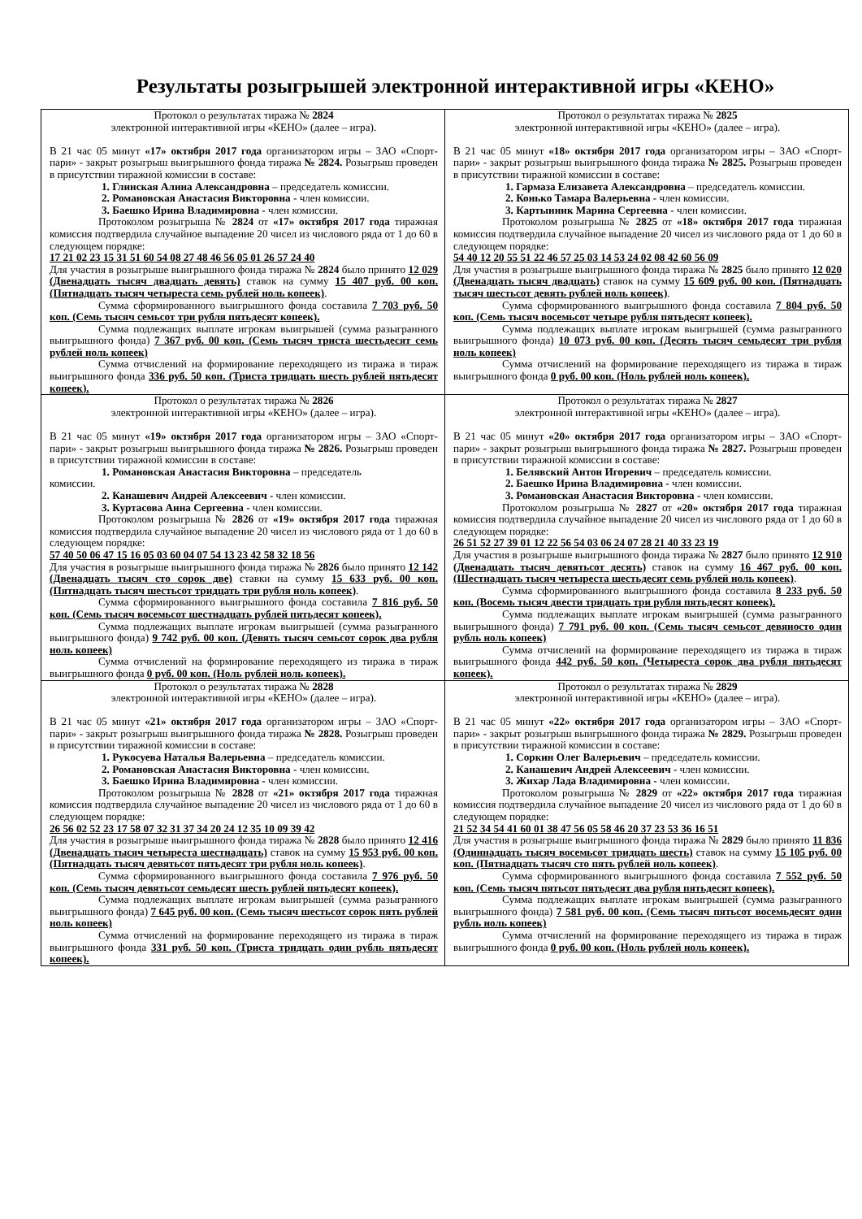Результаты розыгрышей электронной интерактивной игры «КЕНО»
| Протокол о результатах тиража № 2824 электронной интерактивной игры «КЕНО» (далее – игра). В 21 час 05 минут «17» октября 2017 года организатором игры – ЗАО «Спорт-пари» - закрыт розыгрыш выигрышного фонда тиража № 2824. Розыгрыш проведен в присутствии тиражной комиссии в составе: 1. Глинская Алина Александровна – председатель комиссии. 2. Романовская Анастасия Викторовна - член комиссии. 3. Баешко Ирина Владимировна - член комиссии. Протоколом розыгрыша № 2824 от «17» октября 2017 года тиражная комиссия подтвердила случайное выпадение 20 чисел из числового ряда от 1 до 60 в следующем порядке: 17 21 02 23 15 31 51 60 54 08 27 48 46 56 05 01 26 57 24 40 Для участия в розыгрыше выигрышного фонда тиража № 2824 было принято 12 029 (Двенадцать тысяч двадцать девять) ставок на сумму 15 407 руб. 00 коп. (Пятнадцать тысяч четыреста семь рублей ноль копеек) . Сумма сформированного выигрышного фонда составила 7 703 руб. 50 коп. (Семь тысяч семьсот три рубля пятьдесят копеек). Сумма подлежащих выплате игрокам выигрышей (сумма разыгранного выигрышного фонда) 7 367 руб. 00 коп. (Семь тысяч триста шестьдесят семь рублей ноль копеек) Сумма отчислений на формирование переходящего из тиража в тираж выигрышного фонда 336 руб. 50 коп. (Триста тридцать шесть рублей пятьдесят копеек). | Протокол о результатах тиража № 2825 электронной интерактивной игры «КЕНО» (далее – игра). В 21 час 05 минут «18» октября 2017 года организатором игры – ЗАО «Спорт-пари» - закрыт розыгрыш выигрышного фонда тиража № 2825. Розыгрыш проведен в присутствии тиражной комиссии в составе: 1. Гармаза Елизавета Александровна – председатель комиссии. 2. Конько Тамара Валерьевна - член комиссии. 3. Картынник Марина Сергеевна - член комиссии. Протоколом розыгрыша № 2825 от «18» октября 2017 года тиражная комиссия подтвердила случайное выпадение 20 чисел из числового ряда от 1 до 60 в следующем порядке: 54 40 12 20 55 51 22 46 57 25 03 14 53 24 02 08 42 60 56 09 Для участия в розыгрыше выигрышного фонда тиража № 2825 было принято 12 020 (Двенадцать тысяч двадцать) ставок на сумму 15 609 руб. 00 коп. (Пятнадцать тысяч шестьсот девять рублей ноль копеек) . Сумма сформированного выигрышного фонда составила 7 804 руб. 50 коп. (Семь тысяч восемьсот четыре рубля пятьдесят копеек). Сумма подлежащих выплате игрокам выигрышей (сумма разыгранного выигрышного фонда) 10 073 руб. 00 коп. (Десять тысяч семьдесят три рубля ноль копеек) Сумма отчислений на формирование переходящего из тиража в тираж выигрышного фонда 0 руб. 00 коп. (Ноль рублей ноль копеек). |
| Протокол о результатах тиража № 2826 электронной интерактивной игры «КЕНО» (далее – игра). В 21 час 05 минут «19» октября 2017 года организатором игры – ЗАО «Спорт-пари» - закрыт розыгрыш выигрышного фонда тиража № 2826. Розыгрыш проведен в присутствии тиражной комиссии в составе: 1. Романовская Анастасия Викторовна – председатель комиссии. 2. Канашевич Андрей Алексеевич - член комиссии. 3. Куртасова Анна Сергеевна - член комиссии. Протоколом розыгрыша № 2826 от «19» октября 2017 года тиражная комиссия подтвердила случайное выпадение 20 чисел из числового ряда от 1 до 60 в следующем порядке: 57 40 50 06 47 15 16 05 03 60 04 07 54 13 23 42 58 32 18 56 Для участия в розыгрыше выигрышного фонда тиража № 2826 было принято 12 142 (Двенадцать тысяч сто сорок две) ставки на сумму 15 633 руб. 00 коп. (Пятнадцать тысяч шестьсот тридцать три рубля ноль копеек) . Сумма сформированного выигрышного фонда составила 7 816 руб. 50 коп. (Семь тысяч восемьсот шестнадцать рублей пятьдесят копеек). Сумма подлежащих выплате игрокам выигрышей (сумма разыгранного выигрышного фонда) 9 742 руб. 00 коп. (Девять тысяч семьсот сорок два рубля ноль копеек) Сумма отчислений на формирование переходящего из тиража в тираж выигрышного фонда 0 руб. 00 коп. (Ноль рублей ноль копеек). | Протокол о результатах тиража № 2827 электронной интерактивной игры «КЕНО» (далее – игра). В 21 час 05 минут «20» октября 2017 года организатором игры – ЗАО «Спорт-пари» - закрыт розыгрыш выигрышного фонда тиража № 2827. Розыгрыш проведен в присутствии тиражной комиссии в составе: 1. Белявский Антон Игоревич – председатель комиссии. 2. Баешко Ирина Владимировна - член комиссии. 3. Романовская Анастасия Викторовна - член комиссии. Протоколом розыгрыша № 2827 от «20» октября 2017 года тиражная комиссия подтвердила случайное выпадение 20 чисел из числового ряда от 1 до 60 в следующем порядке: 26 51 52 27 39 01 12 22 56 54 03 06 24 07 28 21 40 33 23 19 Для участия в розыгрыше выигрышного фонда тиража № 2827 было принято 12 910 (Двенадцать тысяч девятьсот десять) ставок на сумму 16 467 руб. 00 коп. (Шестнадцать тысяч четыреста шестьдесят семь рублей ноль копеек) . Сумма сформированного выигрышного фонда составила 8 233 руб. 50 коп. (Восемь тысяч двести тридцать три рубля пятьдесят копеек). Сумма подлежащих выплате игрокам выигрышей (сумма разыгранного выигрышного фонда) 7 791 руб. 00 коп. (Семь тысяч семьсот девяносто один рубль ноль копеек) Сумма отчислений на формирование переходящего из тиража в тираж выигрышного фонда 442 руб. 50 коп. (Четыреста сорок два рубля пятьдесят копеек). |
| Протокол о результатах тиража № 2828 электронной интерактивной игры «КЕНО» (далее – игра). В 21 час 05 минут «21» октября 2017 года организатором игры – ЗАО «Спорт-пари» - закрыт розыгрыш выигрышного фонда тиража № 2828. Розыгрыш проведен в присутствии тиражной комиссии в составе: 1. Рукосуева Наталья Валерьевна – председатель комиссии. 2. Романовская Анастасия Викторовна - член комиссии. 3. Баешко Ирина Владимировна - член комиссии. Протоколом розыгрыша № 2828 от «21» октября 2017 года тиражная комиссия подтвердила случайное выпадение 20 чисел из числового ряда от 1 до 60 в следующем порядке: 26 56 02 52 23 17 58 07 32 31 37 34 20 24 12 35 10 09 39 42 Для участия в розыгрыше выигрышного фонда тиража № 2828 было принято 12 416 (Двенадцать тысяч четыреста шестнадцать) ставок на сумму 15 953 руб. 00 коп. (Пятнадцать тысяч девятьсот пятьдесят три рубля ноль копеек) . Сумма сформированного выигрышного фонда составила 7 976 руб. 50 коп. (Семь тысяч девятьсот семьдесят шесть рублей пятьдесят копеек). Сумма подлежащих выплате игрокам выигрышей (сумма разыгранного выигрышного фонда) 7 645 руб. 00 коп. (Семь тысяч шестьсот сорок пять рублей ноль копеек) Сумма отчислений на формирование переходящего из тиража в тираж выигрышного фонда 331 руб. 50 коп. (Триста тридцать один рубль пятьдесят копеек). | Протокол о результатах тиража № 2829 электронной интерактивной игры «КЕНО» (далее – игра). В 21 час 05 минут «22» октября 2017 года организатором игры – ЗАО «Спорт-пари» - закрыт розыгрыш выигрышного фонда тиража № 2829. Розыгрыш проведен в присутствии тиражной комиссии в составе: 1. Соркин Олег Валерьевич – председатель комиссии. 2. Канашевич Андрей Алексеевич - член комиссии. 3. Жихар Лада Владимировна - член комиссии. Протоколом розыгрыша № 2829 от «22» октября 2017 года тиражная комиссия подтвердила случайное выпадение 20 чисел из числового ряда от 1 до 60 в следующем порядке: 21 52 34 54 41 60 01 38 47 56 05 58 46 20 37 23 53 36 16 51 Для участия в розыгрыше выигрышного фонда тиража № 2829 было принято 11 836 (Одиннадцать тысяч восемьсот тридцать шесть) ставок на сумму 15 105 руб. 00 коп. (Пятнадцать тысяч сто пять рублей ноль копеек) . Сумма сформированного выигрышного фонда составила 7 552 руб. 50 коп. (Семь тысяч пятьсот пятьдесят два рубля пятьдесят копеек). Сумма подлежащих выплате игрокам выигрышей (сумма разыгранного выигрышного фонда) 7 581 руб. 00 коп. (Семь тысяч пятьсот восемьдесят один рубль ноль копеек) Сумма отчислений на формирование переходящего из тиража в тираж выигрышного фонда 0 руб. 00 коп. (Ноль рублей ноль копеек). |